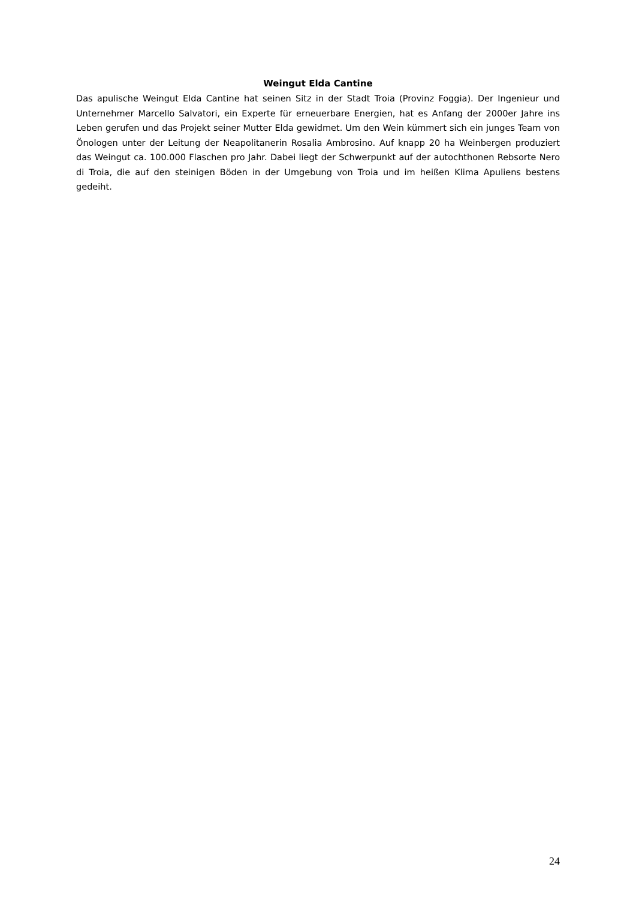Weingut Elda Cantine
Das apulische Weingut Elda Cantine hat seinen Sitz in der Stadt Troia (Provinz Foggia). Der Ingenieur und Unternehmer Marcello Salvatori, ein Experte für erneuerbare Energien, hat es Anfang der 2000er Jahre ins Leben gerufen und das Projekt seiner Mutter Elda gewidmet. Um den Wein kümmert sich ein junges Team von Önologen unter der Leitung der Neapolitanerin Rosalia Ambrosino. Auf knapp 20 ha Weinbergen produziert das Weingut ca. 100.000 Flaschen pro Jahr. Dabei liegt der Schwerpunkt auf der autochthonen Rebsorte Nero di Troia, die auf den steinigen Böden in der Umgebung von Troia und im heißen Klima Apuliens bestens gedeiht.
24